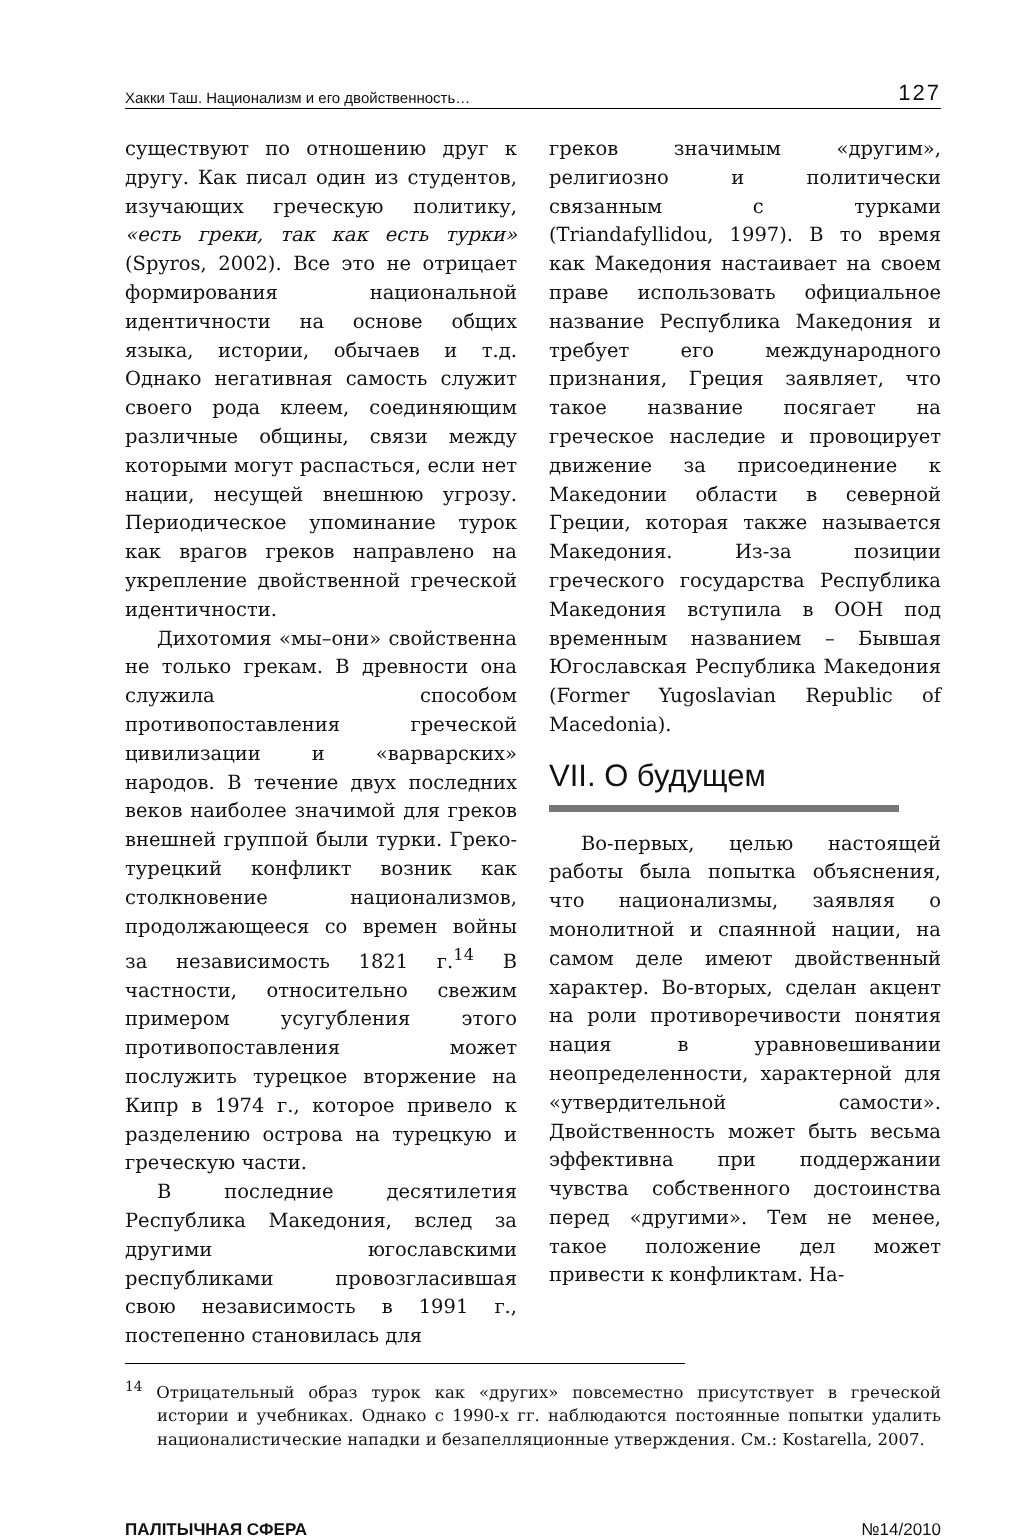Хакки Таш. Национализм и его двойственность… 127
существуют по отношению друг к другу. Как писал один из студентов, изучающих греческую политику, «есть греки, так как есть турки» (Spyros, 2002). Все это не отрицает формирования национальной идентичности на основе общих языка, истории, обычаев и т.д. Однако негативная самость служит своего рода клеем, соединяющим различные общины, связи между которыми могут распасться, если нет нации, несущей внешнюю угрозу. Периодическое упоминание турок как врагов греков направлено на укрепление двойственной греческой идентичности.
Дихотомия «мы–они» свойственна не только грекам. В древности она служила способом противопоставления греческой цивилизации и «варварских» народов. В течение двух последних веков наиболее значимой для греков внешней группой были турки. Греко-турецкий конфликт возник как столкновение национализмов, продолжающееся со времен войны за независимость 1821 г.<sup>14</sup> В частности, относительно свежим примером усугубления этого противопоставления может послужить турецкое вторжение на Кипр в 1974 г., которое привело к разделению острова на турецкую и греческую части.
В последние десятилетия Республика Македония, вслед за другими югославскими республиками провозгласившая свою независимость в 1991 г., постепенно становилась для
греков значимым «другим», религиозно и политически связанным с турками (Triandafyllidou, 1997). В то время как Македония настаивает на своем праве использовать официальное название Республика Македония и требует его международного признания, Греция заявляет, что такое название посягает на греческое наследие и провоцирует движение за присоединение к Македонии области в северной Греции, которая также называется Македония. Из-за позиции греческого государства Республика Македония вступила в ООН под временным названием – Бывшая Югославская Республика Македония (Former Yugoslavian Republic of Macedonia).
VII. О будущем
Во-первых, целью настоящей работы была попытка объяснения, что национализмы, заявляя о монолитной и спаянной нации, на самом деле имеют двойственный характер. Во-вторых, сделан акцент на роли противоречивости понятия нация в уравновешивании неопределенности, характерной для «утвердительной самости». Двойственность может быть весьма эффективна при поддержании чувства собственного достоинства перед «другими». Тем не менее, такое положение дел может привести к конфликтам. На-
<sup>14</sup> Отрицательный образ турок как «других» повсеместно присутствует в греческой истории и учебниках. Однако с 1990-х гг. наблюдаются постоянные попытки удалить националистические нападки и безапелляционные утверждения. См.: Kostarella, 2007.
ПАЛІТЫЧНАЯ СФЕРА №14/2010